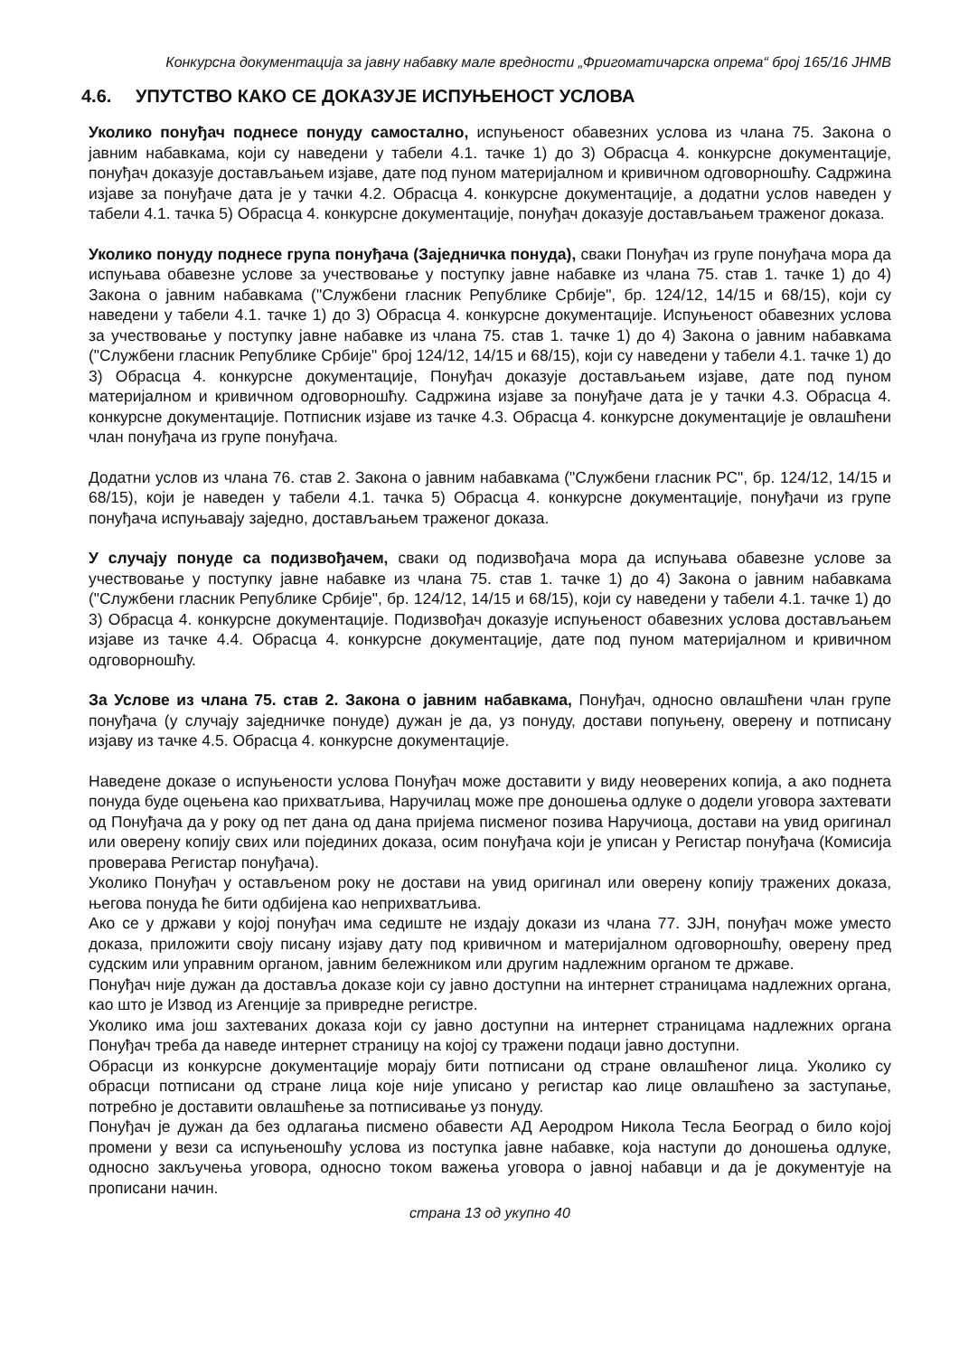Конкурсна документација за јавну набавку мале вредности „Фригоматичарска опрема“ број 165/16 ЈНМВ
4.6. УПУТСТВО КАКО СЕ ДОКАЗУЈЕ ИСПУЊЕНОСТ УСЛОВА
Уколико понуђач поднесе понуду самостално, испуњеност обавезних услова из члана 75. Закона о јавним набавкама, који су наведени у табели 4.1. тачке 1) до 3) Обрасца 4. конкурсне документације, понуђач доказује достављањем изјаве, дате под пуном материјалном и кривичном одговорношћу. Садржина изјаве за понуђаче дата је у тачки 4.2. Обрасца 4. конкурсне документације, а додатни услов наведен у табели 4.1. тачка 5) Обрасца 4. конкурсне документације, понуђач доказује достављањем траженог доказа.
Уколико понуду поднесе група понуђача (Заједничка понуда), сваки Понуђач из групе понуђача мора да испуњава обавезне услове за учествовање у поступку јавне набавке из члана 75. став 1. тачке 1) до 4) Закона о јавним набавкама ("Службени гласник Републике Србије", бр. 124/12, 14/15 и 68/15), који су наведени у табели 4.1. тачке 1) до 3) Обрасца 4. конкурсне документације. Испуњеност обавезних услова за учествовање у поступку јавне набавке из члана 75. став 1. тачке 1) до 4) Закона о јавним набавкама ("Службени гласник Републике Србије" број 124/12, 14/15 и 68/15), који су наведени у табели 4.1. тачке 1) до 3) Обрасца 4. конкурсне документације, Понуђач доказује достављањем изјаве, дате под пуном материјалном и кривичном одговорношћу. Садржина изјаве за понуђаче дата је у тачки 4.3. Обрасца 4. конкурсне документације. Потписник изјаве из тачке 4.3. Обрасца 4. конкурсне документације је овлашћени члан понуђача из групе понуђача.
Додатни услов из члана 76. став 2. Закона о јавним набавкама ("Службени гласник РС", бр. 124/12, 14/15 и 68/15), који је наведен у табели 4.1. тачка 5) Обрасца 4. конкурсне документације, понуђачи из групе понуђача испуњавају заједно, достављањем траженог доказа.
У случају понуде са подизвођачем, сваки од подизвођача мора да испуњава обавезне услове за учествовање у поступку јавне набавке из члана 75. став 1. тачке 1) до 4) Закона о јавним набавкама ("Службени гласник Републике Србије", бр. 124/12, 14/15 и 68/15), који су наведени у табели 4.1. тачке 1) до 3) Обрасца 4. конкурсне документације. Подизвођач доказује испуњеност обавезних услова достављањем изјаве из тачке 4.4. Обрасца 4. конкурсне документације, дате под пуном материјалном и кривичном одговорношћу.
За Услове из члана 75. став 2. Закона о јавним набавкама, Понуђач, односно овлашћени члан групе понуђача (у случају заједничке понуде) дужан је да, уз понуду, достави попуњену, оверену и потписану изјаву из тачке 4.5. Обрасца 4. конкурсне документације.
Наведене доказе о испуњености услова Понуђач може доставити у виду неоверених копија, а ако поднета понуда буде оцењена као прихватљива, Наручилац може пре доношења одлуке о додели уговора захтевати од Понуђача да у року од пет дана од дана пријема писменог позива Наручиоца, достави на увид оригинал или оверену копију свих или појединих доказа, осим понуђача који је уписан у Регистар понуђача (Комисија проверава Регистар понуђача).
Уколико Понуђач у остављеном року не достави на увид оригинал или оверену копију тражених доказа, његова понуда ће бити одбијена као неприхватљива.
Ако се у држави у којој понуђач има седиште не издају докази из члана 77. ЗЈН, понуђач може уместо доказа, приложити своју писану изјаву дату под кривичном и материјалном одговорношћу, оверену пред судским или управним органом, јавним бележником или другим надлежним органом те државе.
Понуђач није дужан да доставља доказе који су јавно доступни на интернет страницама надлежних органа, као што је Извод из Агенције за привредне регистре.
Уколико има још захтеваних доказа који су јавно доступни на интернет страницама надлежних органа Понуђач треба да наведе интернет страницу на којој су тражени подаци јавно доступни.
Обрасци из конкурсне документације морају бити потписани од стране овлашћеног лица. Уколико су обрасци потписани од стране лица које није уписано у регистар као лице овлашћено за заступање, потребно је доставити овлашћење за потписивање уз понуду.
Понуђач је дужан да без одлагања писмено обавести АД Аеродром Никола Тесла Београд о било којој промени у вези са испуњеношћу услова из поступка јавне набавке, која наступи до доношења одлуке, односно закључења уговора, односно током важења уговора о јавној набавци и да је документује на прописани начин.
страна 13 од укупно 40